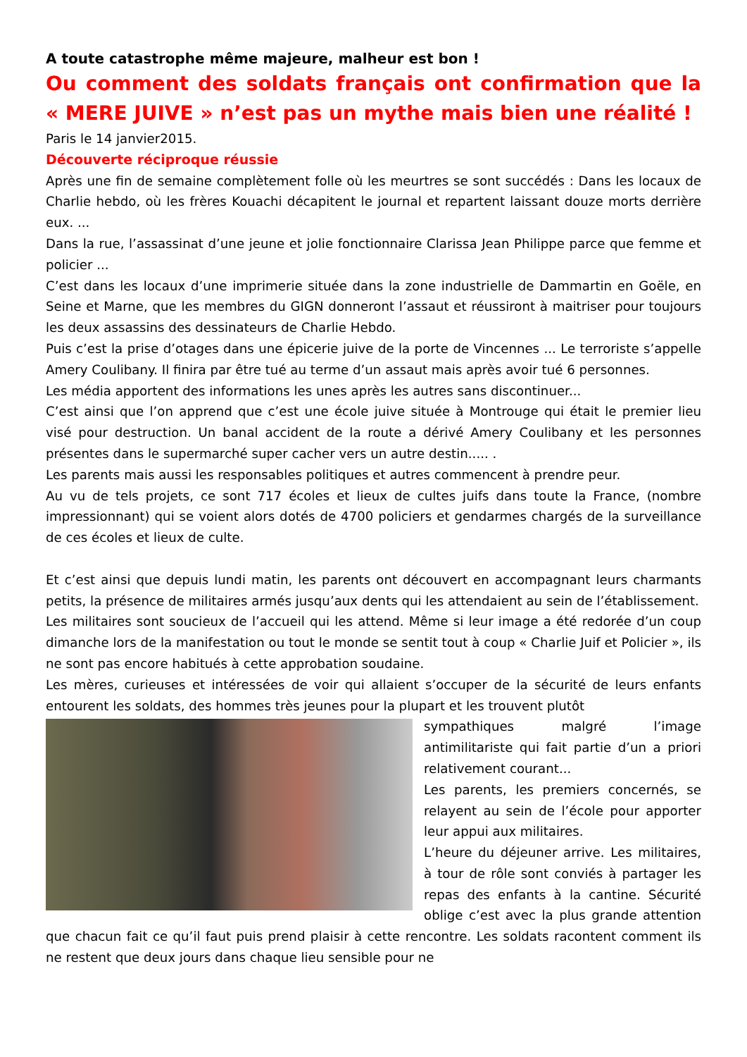A toute catastrophe même majeure, malheur est bon !
Ou comment des soldats français ont confirmation que la « MERE JUIVE » n’est pas un mythe mais bien une réalité !
Paris le 14 janvier2015.
Découverte réciproque réussie
Après une fin de semaine complètement folle où les meurtres se sont succédés : Dans les locaux de Charlie hebdo, où les frères Kouachi décapitent le journal et repartent laissant douze morts derrière eux. ...
Dans la rue, l’assassinat d’une jeune et jolie fonctionnaire Clarissa Jean Philippe parce que femme et policier ...
C’est dans les locaux d’une imprimerie située dans la zone industrielle de Dammartin en Goële, en Seine et Marne, que les membres du GIGN donneront l’assaut et réussiront à maitriser pour toujours les deux assassins des dessinateurs de Charlie Hebdo.
Puis c’est la prise d’otages dans une épicerie juive de la porte de Vincennes ... Le terroriste s’appelle Amery Coulibany. Il finira par être tué au terme d’un assaut mais après avoir tué 6 personnes.
Les média apportent des informations les unes après les autres sans discontinuer...
C’est ainsi que l’on apprend que c’est une école juive située à Montrouge qui était le premier lieu visé pour destruction. Un banal accident de la route a dérivé Amery Coulibany et les personnes présentes dans le supermarché super cacher vers un autre destin..... .
Les parents mais aussi les responsables politiques et autres commencent à prendre peur.
Au vu de tels projets, ce sont 717 écoles et lieux de cultes juifs dans toute la France, (nombre impressionnant) qui se voient alors dotés de 4700 policiers et gendarmes chargés de la surveillance de ces écoles et lieux de culte.
Et c’est ainsi que depuis lundi matin, les parents ont découvert en accompagnant leurs charmants petits, la présence de militaires armés jusqu’aux dents qui les attendaient au sein de l’établissement.
Les militaires sont soucieux de l’accueil qui les attend. Même si leur image a été redorée d’un coup dimanche lors de la manifestation ou tout le monde se sentit tout à coup « Charlie Juif et Policier », ils ne sont pas encore habitués à cette approbation soudaine.
Les mères, curieuses et intéressées de voir qui allaient s’occuper de la sécurité de leurs enfants entourent les soldats, des hommes très jeunes pour la plupart et les trouvent plutôt
sympathiques malgré l’image antimilitariste qui fait partie d’un a priori relativement courant...
Les parents, les premiers concernés, se relayent au sein de l’école pour apporter leur appui aux militaires.
L’heure du déjeuner arrive. Les militaires, à tour de rôle sont conviés à partager les repas des enfants à la cantine. Sécurité oblige c’est avec la plus grande attention que chacun fait ce qu’il faut puis prend plaisir à cette rencontre. Les soldats racontent comment ils ne restent que deux jours dans chaque lieu sensible pour ne